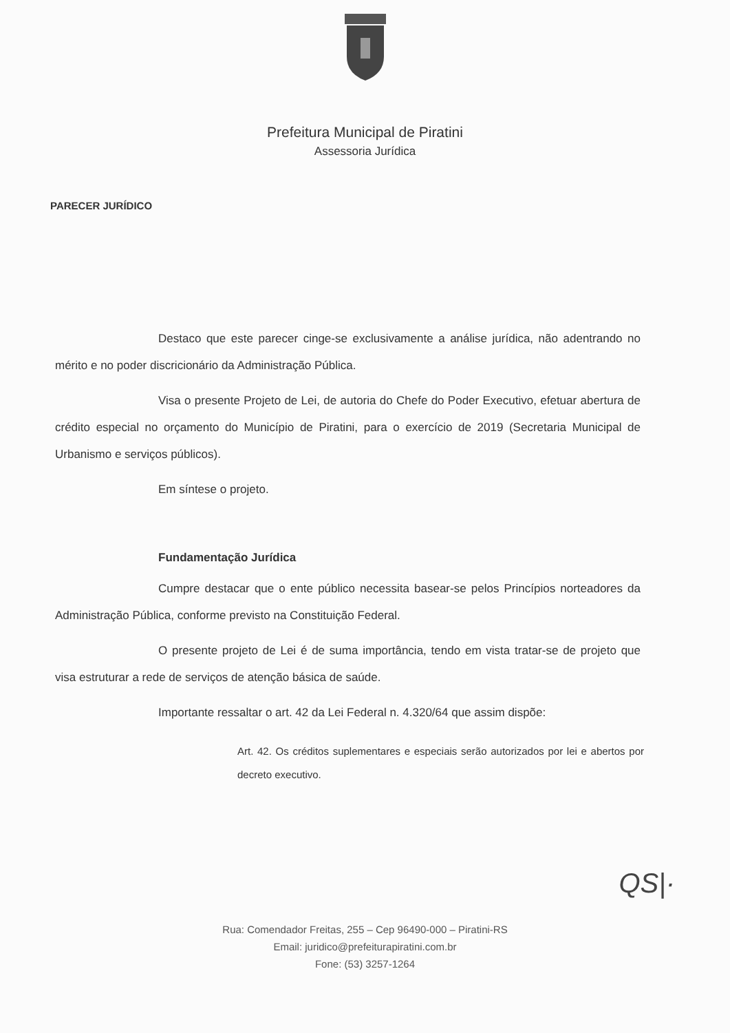Prefeitura Municipal de Piratini
Assessoria Jurídica
PARECER JURÍDICO
Destaco que este parecer cinge-se exclusivamente a análise jurídica, não adentrando no mérito e no poder discricionário da Administração Pública.
Visa o presente Projeto de Lei, de autoria do Chefe do Poder Executivo, efetuar abertura de crédito especial no orçamento do Município de Piratini, para o exercício de 2019 (Secretaria Municipal de Urbanismo e serviços públicos).
Em síntese o projeto.
Fundamentação Jurídica
Cumpre destacar que o ente público necessita basear-se pelos Princípios norteadores da Administração Pública, conforme previsto na Constituição Federal.
O presente projeto de Lei é de suma importância, tendo em vista tratar-se de projeto que visa estruturar a rede de serviços de atenção básica de saúde.
Importante ressaltar o art. 42 da Lei Federal n. 4.320/64 que assim dispõe:
Art. 42. Os créditos suplementares e especiais serão autorizados por lei e abertos por decreto executivo.
Rua: Comendador Freitas, 255 – Cep 96490-000 – Piratini-RS
Email: juridico@prefeiturapiratini.com.br
Fone: (53) 3257-1264
QS|·